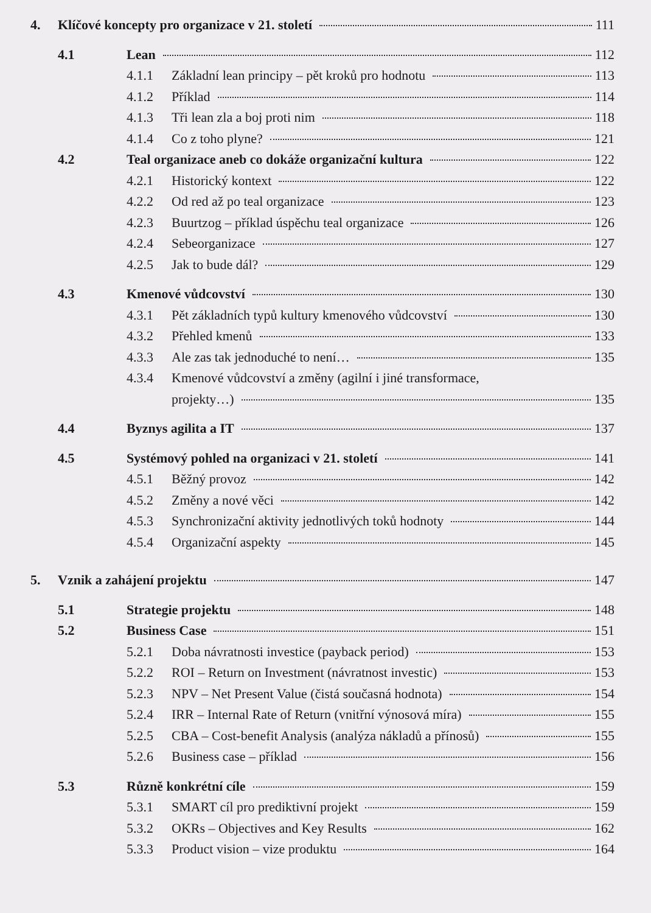4. Klíčové koncepty pro organizace v 21. století 111
4.1 Lean 112
4.1.1 Základní lean principy – pět kroků pro hodnotu 113
4.1.2 Příklad 114
4.1.3 Tři lean zla a boj proti nim 118
4.1.4 Co z toho plyne? 121
4.2 Teal organizace aneb co dokáže organizační kultura 122
4.2.1 Historický kontext 122
4.2.2 Od red až po teal organizace 123
4.2.3 Buurtzog – příklad úspěchu teal organizace 126
4.2.4 Sebeorganizace 127
4.2.5 Jak to bude dál? 129
4.3 Kmenové vůdcovství 130
4.3.1 Pět základních typů kultury kmenového vůdcovství 130
4.3.2 Přehled kmenů 133
4.3.3 Ale zas tak jednoduché to není… 135
4.3.4 Kmenové vůdcovství a změny (agilní i jiné transformace,
projekty…) 135
4.4 Byznys agilita a IT 137
4.5 Systémový pohled na organizaci v 21. století 141
4.5.1 Běžný provoz 142
4.5.2 Změny a nové věci 142
4.5.3 Synchronizační aktivity jednotlivých toků hodnoty 144
4.5.4 Organizační aspekty 145
5. Vznik a zahájení projektu 147
5.1 Strategie projektu 148
5.2 Business Case 151
5.2.1 Doba návratnosti investice (payback period) 153
5.2.2 ROI – Return on Investment (návratnost investic) 153
5.2.3 NPV – Net Present Value (čistá současná hodnota) 154
5.2.4 IRR – Internal Rate of Return (vnitřní výnosová míra) 155
5.2.5 CBA – Cost-benefit Analysis (analýza nákladů a přínosů) 155
5.2.6 Business case – příklad 156
5.3 Různě konkrétní cíle 159
5.3.1 SMART cíl pro prediktivní projekt 159
5.3.2 OKRs – Objectives and Key Results 162
5.3.3 Product vision – vize produktu 164